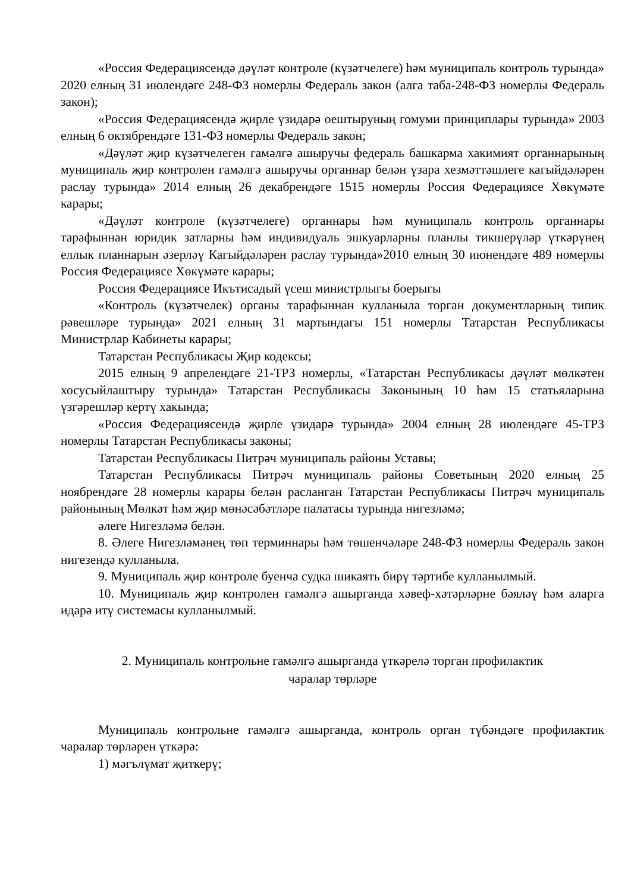«Россия Федерациясендә дәүләт контроле (күзәтчелеге) һәм муниципаль контроль турында» 2020 елның 31 июлендәге 248-ФЗ номерлы Федераль закон (алга таба-248-ФЗ номерлы Федераль закон);
«Россия Федерациясендә җирле үзидарә оештыруның гомуми принциплары турында» 2003 елның 6 октябрендәге 131-ФЗ номерлы Федераль закон;
«Дәүләт җир күзәтчелеген гамәлгә ашыручы федераль башкарма хакимият органнарының муниципаль җир контролен гамәлгә ашыручы органнар белән үзара хезмәттәшлеге кагыйдәләрен раслау турында» 2014 елның 26 декабрендәге 1515 номерлы Россия Федерациясе Хөкүмәте карары;
«Дәүләт контроле (күзәтчелеге) органнары һәм муниципаль контроль органнары тарафыннан юридик затларны һәм индивидуаль эшкуарларны планлы тикшерүләр үткәрүнең еллык планнарын әзерләү Кагыйдәләрен раслау турында»2010 елның 30 июнендәге 489 номерлы Россия Федерациясе Хөкүмәте карары;
Россия Федерациясе Икътисадый үсеш министрлыгы боерыгы
«Контроль (күзәтчелек) органы тарафыннан кулланыла торган документларның типик рәвешләре турында» 2021 елның 31 мартындагы 151 номерлы Татарстан Республикасы Министрлар Кабинеты карары;
Татарстан Республикасы Җир кодексы;
2015 елның 9 апрелендәге 21-ТРЗ номерлы, «Татарстан Республикасы дәүләт мөлкәтен хосусыйлаштыру турында» Татарстан Республикасы Законының 10 һәм 15 статьяларына үзгәрешләр кертү хакында;
«Россия Федерациясендә җирле үзидарә турында» 2004 елның 28 июлендәге 45-ТРЗ номерлы Татарстан Республикасы законы;
Татарстан Республикасы Питрәч муниципаль районы Уставы;
Татарстан Республикасы Питрәч муниципаль районы Советының 2020 елның 25 ноябрендәге 28 номерлы карары белән расланган Татарстан Республикасы Питрәч муниципаль районының Мөлкәт һәм җир мөнәсәбәтләре палатасы турында нигезләмә;
әлеге Нигезләмә белән.
8. Әлеге Нигезләмәнең төп терминнары һәм төшенчәләре 248-ФЗ номерлы Федераль закон нигезендә кулланыла.
9. Муниципаль җир контроле буенча судка шикаять бирү тәртибе кулланылмый.
10. Муниципаль җир контролен гамәлгә ашырганда хәвеф-хәтәрләрне бәяләү һәм аларга идарә итү системасы кулланылмый.
2. Муниципаль контрольне гамәлгә ашырганда үткәрелә торган профилактик
чаралар төрләре
Муниципаль контрольне гамәлгә ашырганда, контроль орган түбәндәге профилактик чаралар төрләрен үткәрә:
1) мәгълүмат җиткерү;